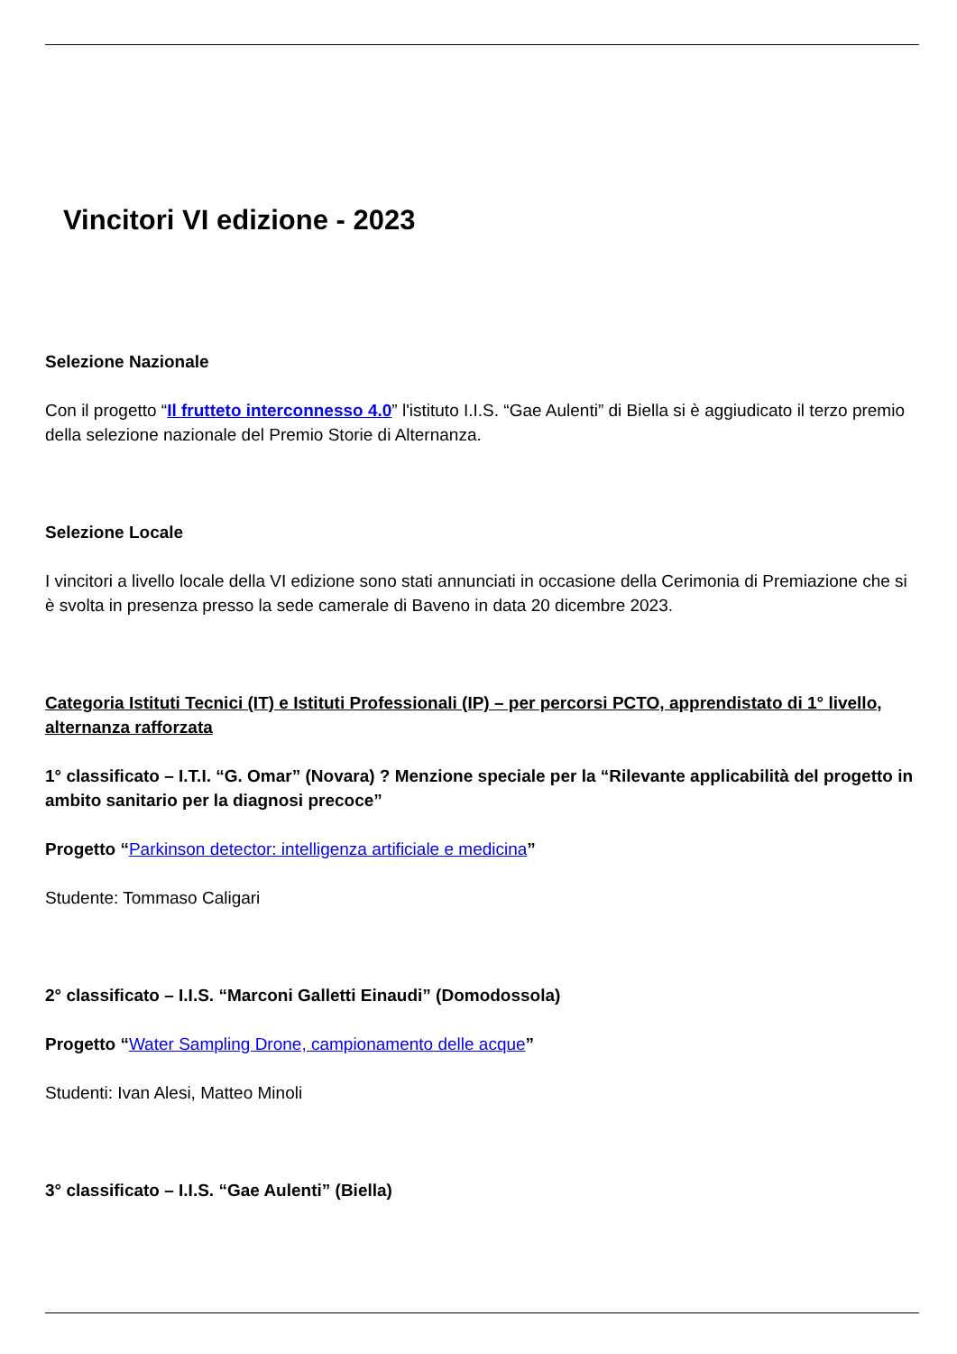Vincitori VI edizione - 2023
Selezione Nazionale
Con il progetto “Il frutteto interconnesso 4.0” l'istituto I.I.S. “Gae Aulenti” di Biella si è aggiudicato il terzo premio della selezione nazionale del Premio Storie di Alternanza.
Selezione Locale
I vincitori a livello locale della VI edizione sono stati annunciati in occasione della Cerimonia di Premiazione che si è svolta in presenza presso la sede camerale di Baveno in data 20 dicembre 2023.
Categoria Istituti Tecnici (IT) e Istituti Professionali (IP) – per percorsi PCTO, apprendistato di 1° livello, alternanza rafforzata
1° classificato – I.T.I. “G. Omar” (Novara) ? Menzione speciale per la “Rilevante applicabilità del progetto in ambito sanitario per la diagnosi precoce”
Progetto “Parkinson detector: intelligenza artificiale e medicina”
Studente: Tommaso Caligari
2° classificato – I.I.S. “Marconi Galletti Einaudi” (Domodossola)
Progetto “Water Sampling Drone, campionamento delle acque”
Studenti: Ivan Alesi, Matteo Minoli
3° classificato – I.I.S. “Gae Aulenti” (Biella)